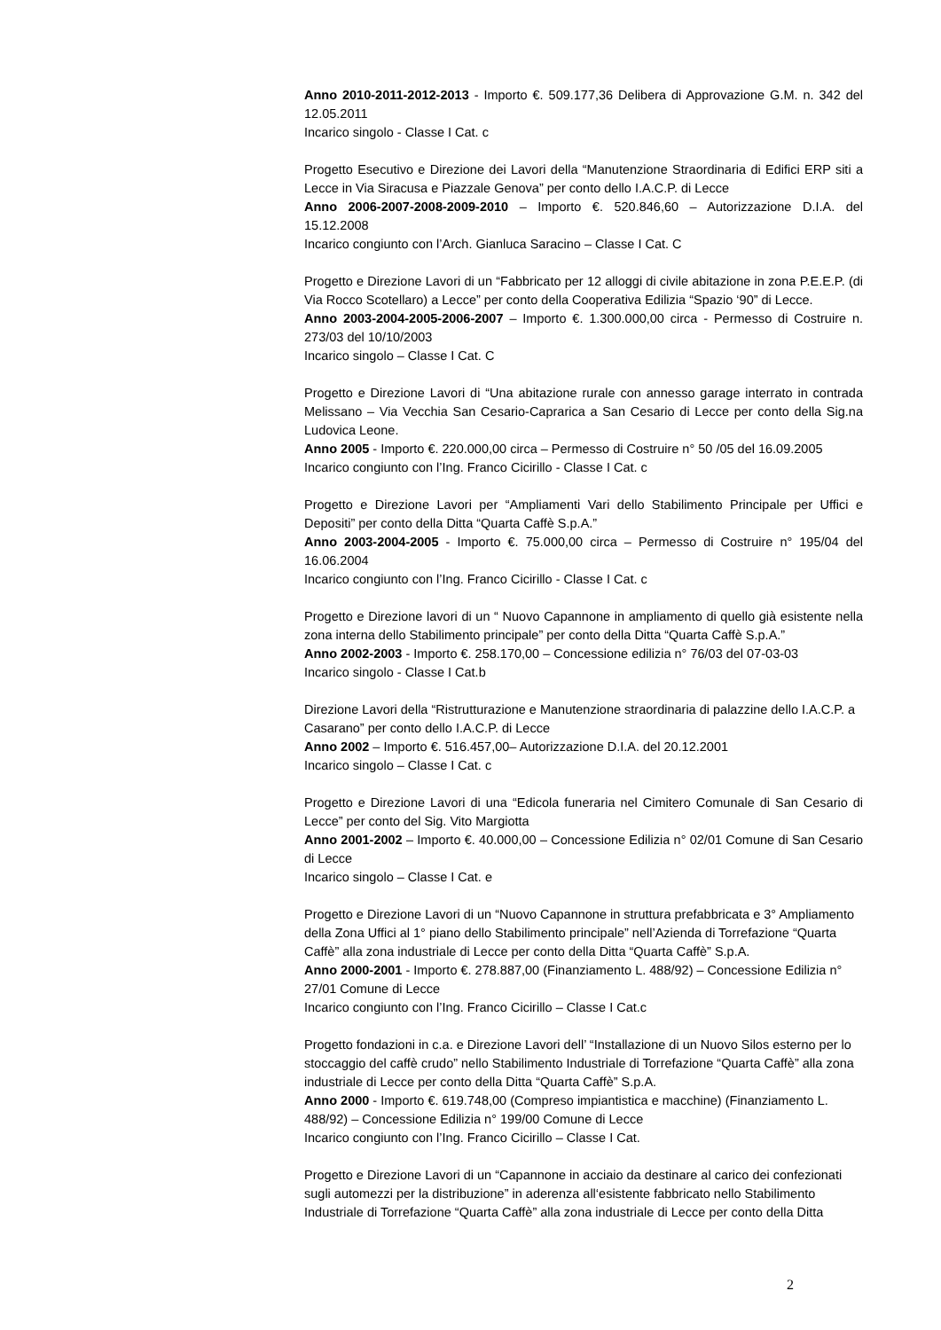Anno 2010-2011-2012-2013 - Importo €. 509.177,36 Delibera di Approvazione G.M. n. 342 del 12.05.2011
Incarico singolo - Classe I Cat. c
Progetto Esecutivo e Direzione dei Lavori della “Manutenzione Straordinaria di Edifici ERP siti a Lecce in Via Siracusa e Piazzale Genova” per conto dello I.A.C.P. di Lecce
Anno 2006-2007-2008-2009-2010 – Importo €. 520.846,60 – Autorizzazione D.I.A. del 15.12.2008
Incarico congiunto con l’Arch. Gianluca Saracino – Classe I Cat. C
Progetto e Direzione Lavori di un “Fabbricato per 12 alloggi di civile abitazione in zona P.E.E.P. (di Via Rocco Scotellaro) a Lecce” per conto della Cooperativa Edilizia “Spazio ‘90” di Lecce.
Anno 2003-2004-2005-2006-2007 – Importo €. 1.300.000,00 circa - Permesso di Costruire n. 273/03 del 10/10/2003
Incarico singolo – Classe I Cat. C
Progetto e Direzione Lavori di “Una abitazione rurale con annesso garage interrato in contrada Melissano – Via Vecchia San Cesario-Capraricа a San Cesario di Lecce per conto della Sig.na Ludovica Leone.
Anno 2005 - Importo €. 220.000,00 circa – Permesso di Costruire n° 50 /05 del 16.09.2005
Incarico congiunto con l’Ing. Franco Cicirillo - Classe I Cat. c
Progetto e Direzione Lavori per “Ampliamenti Vari dello Stabilimento Principale per Uffici e Depositi” per conto della Ditta “Quarta Caffè S.p.A.”
Anno 2003-2004-2005 - Importo €. 75.000,00 circa – Permesso di Costruire n° 195/04 del 16.06.2004
Incarico congiunto con l’Ing. Franco Cicirillo - Classe I Cat. c
Progetto e Direzione lavori di un “ Nuovo Capannone in ampliamento di quello già esistente nella zona interna dello Stabilimento principale” per conto della Ditta “Quarta Caffè S.p.A.”
Anno 2002-2003 - Importo €. 258.170,00 – Concessione edilizia n° 76/03 del 07-03-03
Incarico singolo - Classe I Cat.b
Direzione Lavori della “Ristrutturazione e Manutenzione straordinaria di palazzine dello I.A.C.P. a Casarano” per conto dello I.A.C.P. di Lecce
Anno 2002 – Importo €. 516.457,00– Autorizzazione D.I.A. del 20.12.2001
Incarico singolo – Classe I Cat. c
Progetto e Direzione Lavori di una “Edicola funeraria nel Cimitero Comunale di San Cesario di Lecce” per conto del Sig. Vito Margiotta
Anno 2001-2002 – Importo €. 40.000,00 – Concessione Edilizia n° 02/01 Comune di San Cesario di Lecce
Incarico singolo – Classe I Cat. e
Progetto e Direzione Lavori di un “Nuovo Capannone in struttura prefabbricata e 3° Ampliamento della Zona Uffici al 1° piano dello Stabilimento principale” nell’Azienda di Torrefazione “Quarta Caffè” alla zona industriale di Lecce per conto della Ditta “Quarta Caffè” S.p.A.
Anno 2000-2001 - Importo €. 278.887,00 (Finanziamento L. 488/92) – Concessione Edilizia n° 27/01 Comune di Lecce
Incarico congiunto con l’Ing. Franco Cicirillo – Classe I Cat.c
Progetto fondazioni in c.a. e Direzione Lavori dell’ “Installazione di un Nuovo Silos esterno per lo stoccaggio del caffè crudo” nello Stabilimento Industriale di Torrefazione “Quarta Caffè” alla zona industriale di Lecce per conto della Ditta “Quarta Caffè” S.p.A.
Anno 2000 - Importo €. 619.748,00 (Compreso impiantistica e macchine) (Finanziamento L. 488/92) – Concessione Edilizia n° 199/00 Comune di Lecce
Incarico congiunto con l’Ing. Franco Cicirillo – Classe I Cat.
Progetto e Direzione Lavori di un “Capannone in acciaio da destinare al carico dei confezionati sugli automezzi per la distribuzione” in aderenza all‘esistente fabbricato nello Stabilimento Industriale di Torrefazione “Quarta Caffè” alla zona industriale di Lecce per conto della Ditta
2